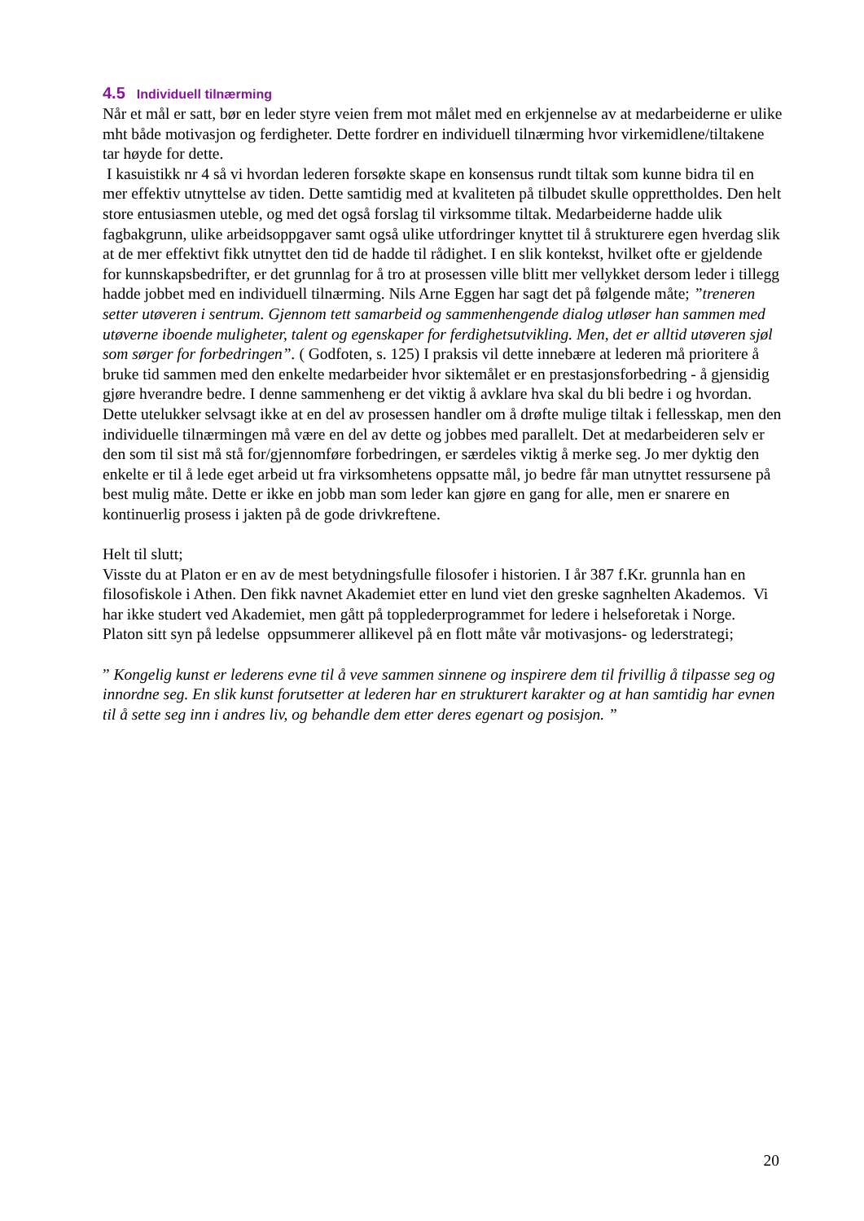4.5 Individuell tilnærming
Når et mål er satt, bør en leder styre veien frem mot målet med en erkjennelse av at medarbeiderne er ulike mht både motivasjon og ferdigheter. Dette fordrer en individuell tilnærming hvor virkemidlene/tiltakene tar høyde for dette.
I kasuistikk nr 4 så vi hvordan lederen forsøkte skape en konsensus rundt tiltak som kunne bidra til en mer effektiv utnyttelse av tiden. Dette samtidig med at kvaliteten på tilbudet skulle opprettholdes. Den helt store entusiasmen uteble, og med det også forslag til virksomme tiltak. Medarbeiderne hadde ulik fagbakgrunn, ulike arbeidsoppgaver samt også ulike utfordringer knyttet til å strukturere egen hverdag slik at de mer effektivt fikk utnyttet den tid de hadde til rådighet. I en slik kontekst, hvilket ofte er gjeldende for kunnskapsbedrifter, er det grunnlag for å tro at prosessen ville blitt mer vellykket dersom leder i tillegg hadde jobbet med en individuell tilnærming. Nils Arne Eggen har sagt det på følgende måte; ”treneren setter utøveren i sentrum. Gjennom tett samarbeid og sammenhengende dialog utløser han sammen med utøverne iboende muligheter, talent og egenskaper for ferdighetsutvikling. Men, det er alltid utøveren sjøl som sørger for forbedringen”. ( Godfoten, s. 125) I praksis vil dette innebære at lederen må prioritere å bruke tid sammen med den enkelte medarbeider hvor siktemålet er en prestasjonsforbedring - å gjensidig gjøre hverandre bedre. I denne sammenheng er det viktig å avklare hva skal du bli bedre i og hvordan. Dette utelukker selvsagt ikke at en del av prosessen handler om å drøfte mulige tiltak i fellesskap, men den individuelle tilnærmingen må være en del av dette og jobbes med parallelt. Det at medarbeideren selv er den som til sist må stå for/gjennomføre forbedringen, er særdeles viktig å merke seg. Jo mer dyktig den enkelte er til å lede eget arbeid ut fra virksomhetens oppsatte mål, jo bedre får man utnyttet ressursene på best mulig måte. Dette er ikke en jobb man som leder kan gjøre en gang for alle, men er snarere en kontinuerlig prosess i jakten på de gode drivkreftene.
Helt til slutt;
Visste du at Platon er en av de mest betydningsfulle filosofer i historien. I år 387 f.Kr. grunnla han en filosofiskole i Athen. Den fikk navnet Akademiet etter en lund viet den greske sagnhelten Akademos. Vi har ikke studert ved Akademiet, men gått på topplederprogrammet for ledere i helseforetak i Norge.
Platon sitt syn på ledelse oppsummerer allikevel på en flott måte vår motivasjons- og lederstrategi;
” Kongelig kunst er lederens evne til å veve sammen sinnene og inspirere dem til frivillig å tilpasse seg og innordne seg. En slik kunst forutsetter at lederen har en strukturert karakter og at han samtidig har evnen til å sette seg inn i andres liv, og behandle dem etter deres egenart og posisjon. ”
20